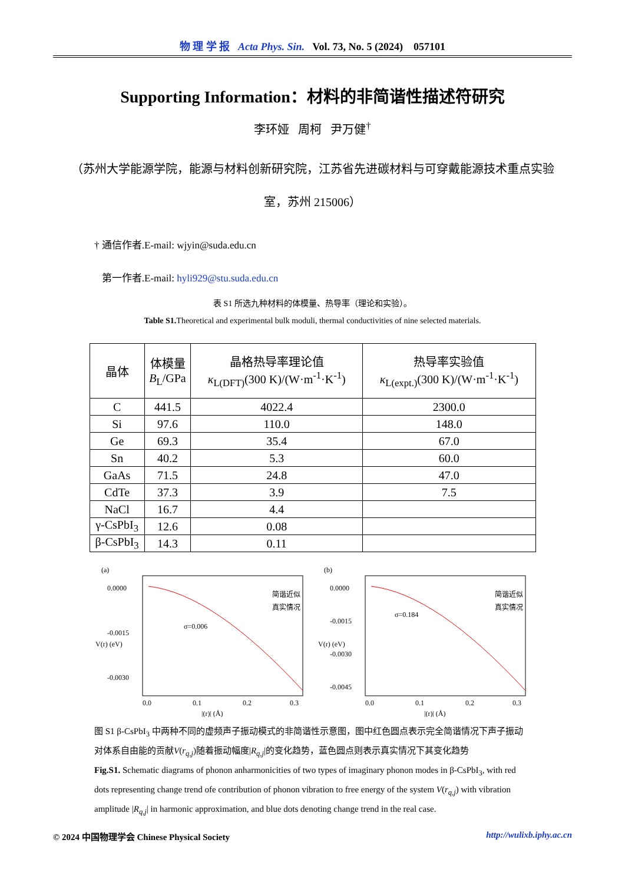物 理 学 报 Acta Phys. Sin. Vol. 73, No. 5 (2024) 057101
Supporting Information：材料的非简谐性描述符研究
李环娅 周柯 尹万健<sup>†</sup>
（苏州大学能源学院，能源与材料创新研究院，江苏省先进碳材料与可穿戴能源技术重点实验室，苏州 215006）
† 通信作者.E-mail: wjyin@suda.edu.cn
第一作者.E-mail: hyli929@stu.suda.edu.cn
表 S1 所选九种材料的体模量、热导率（理论和实验）。
Table S1. Theoretical and experimental bulk moduli, thermal conductivities of nine selected materials.
| 晶体 | 体模量 B<sub>L</sub>/GPa | 晶格热导率理论值 κ<sub>L(DFT)</sub>(300 K)/(W·m<sup>-1</sup>·K<sup>-1</sup>) | 热导率实验值 κ<sub>L(expt.)</sub>(300 K)/(W·m<sup>-1</sup>·K<sup>-1</sup>) |
| --- | --- | --- | --- |
| C | 441.5 | 4022.4 | 2300.0 |
| Si | 97.6 | 110.0 | 148.0 |
| Ge | 69.3 | 35.4 | 67.0 |
| Sn | 40.2 | 5.3 | 60.0 |
| GaAs | 71.5 | 24.8 | 47.0 |
| CdTe | 37.3 | 3.9 | 7.5 |
| NaCl | 16.7 | 4.4 | |
| γ-CsPbI<sub>3</sub> | 12.6 | 0.08 | |
| β-CsPbI<sub>3</sub> | 14.3 | 0.11 | |
(a)
0.0000
-0.0015
-0.0030
简谐近似
真实情况
σ=0.006
0.0
0.1
0.2
0.3
|(r)| (Å)
V(r) (eV)
(b)
0.0000
-0.0015
-0.0030
-0.0045
简谐近似
真实情况
σ=0.184
0.0
0.1
0.2
0.3
|(r)| (Å)
V(r) (eV)
图 S1 β-CsPbI<sub>3</sub> 中两种不同的虚频声子振动模式的非简谐性示意图，图中红色圆点表示完全简谐情况下声子振动对体系自由能的贡献V(r<sub>q,j</sub>)随着振动幅度|R<sub>q,j</sub>|的变化趋势，蓝色圆点则表示真实情况下其变化趋势
Fig.S1. Schematic diagrams of phonon anharmonicities of two types of imaginary phonon modes in β-CsPbI<sub>3</sub>, with red dots representing change trend ofe contribution of phonon vibration to free energy of the system V(r<sub>q,j</sub>) with vibration amplitude |R<sub>q,j</sub>| in harmonic approximation, and blue dots denoting change trend in the real case.
© 2024 中国物理学会 Chinese Physical Society http://wulixb.iphy.ac.cn